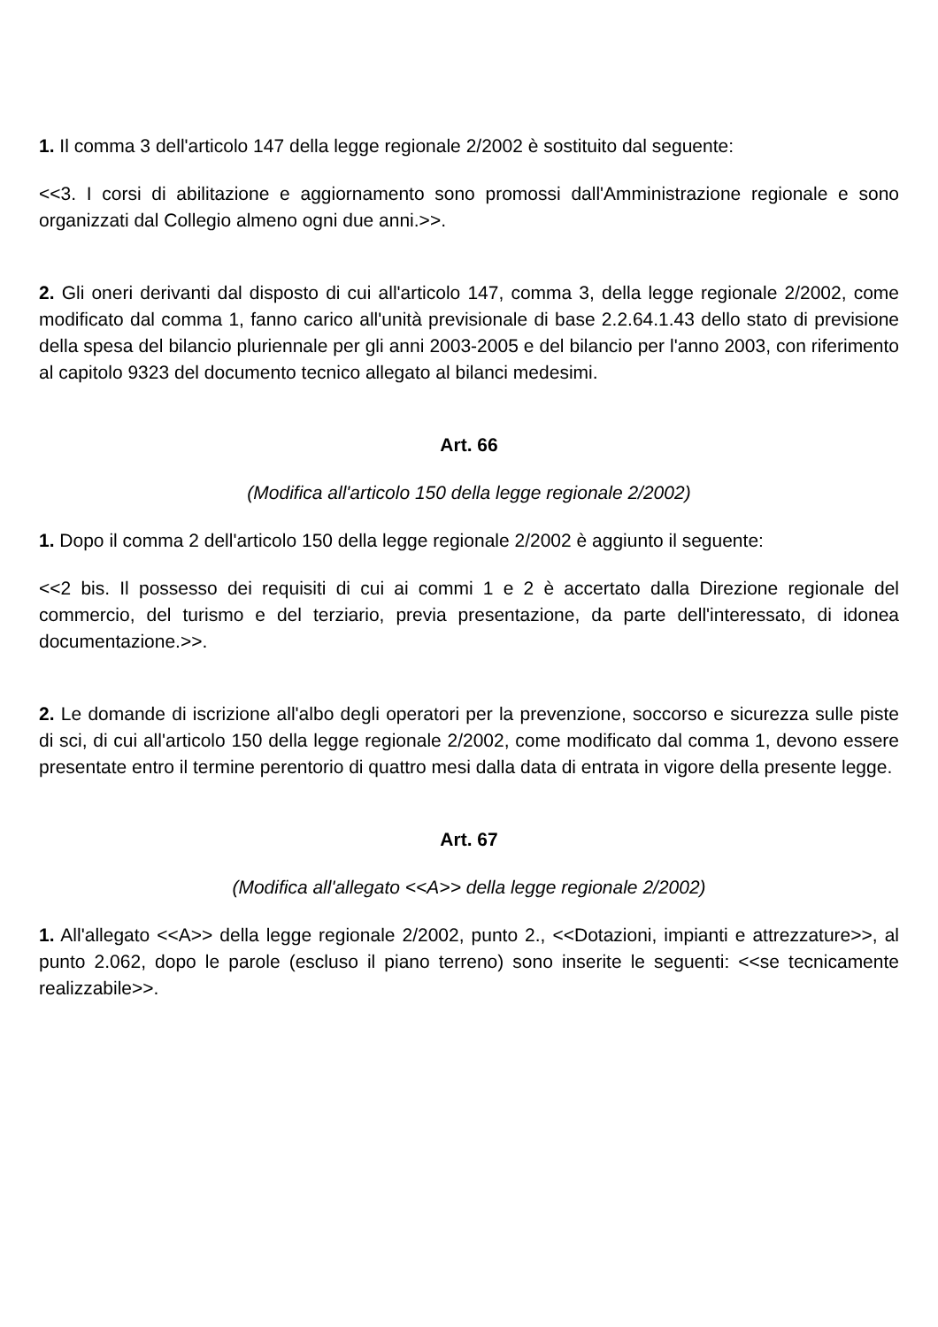1. Il comma 3 dell'articolo 147 della legge regionale 2/2002 è sostituito dal seguente:
<<3. I corsi di abilitazione e aggiornamento sono promossi dall'Amministrazione regionale e sono organizzati dal Collegio almeno ogni due anni.>>.
2. Gli oneri derivanti dal disposto di cui all'articolo 147, comma 3, della legge regionale 2/2002, come modificato dal comma 1, fanno carico all'unità previsionale di base 2.2.64.1.43 dello stato di previsione della spesa del bilancio pluriennale per gli anni 2003-2005 e del bilancio per l'anno 2003, con riferimento al capitolo 9323 del documento tecnico allegato al bilanci medesimi.
Art. 66
(Modifica all'articolo 150 della legge regionale 2/2002)
1. Dopo il comma 2 dell'articolo 150 della legge regionale 2/2002 è aggiunto il seguente:
<<2 bis. Il possesso dei requisiti di cui ai commi 1 e 2 è accertato dalla Direzione regionale del commercio, del turismo e del terziario, previa presentazione, da parte dell'interessato, di idonea documentazione.>>.
2. Le domande di iscrizione all'albo degli operatori per la prevenzione, soccorso e sicurezza sulle piste di sci, di cui all'articolo 150 della legge regionale 2/2002, come modificato dal comma 1, devono essere presentate entro il termine perentorio di quattro mesi dalla data di entrata in vigore della presente legge.
Art. 67
(Modifica all'allegato <<A>> della legge regionale 2/2002)
1. All'allegato <<A>> della legge regionale 2/2002, punto 2., <<Dotazioni, impianti e attrezzature>>, al punto 2.062, dopo le parole (escluso il piano terreno) sono inserite le seguenti: <<se tecnicamente realizzabile>>.